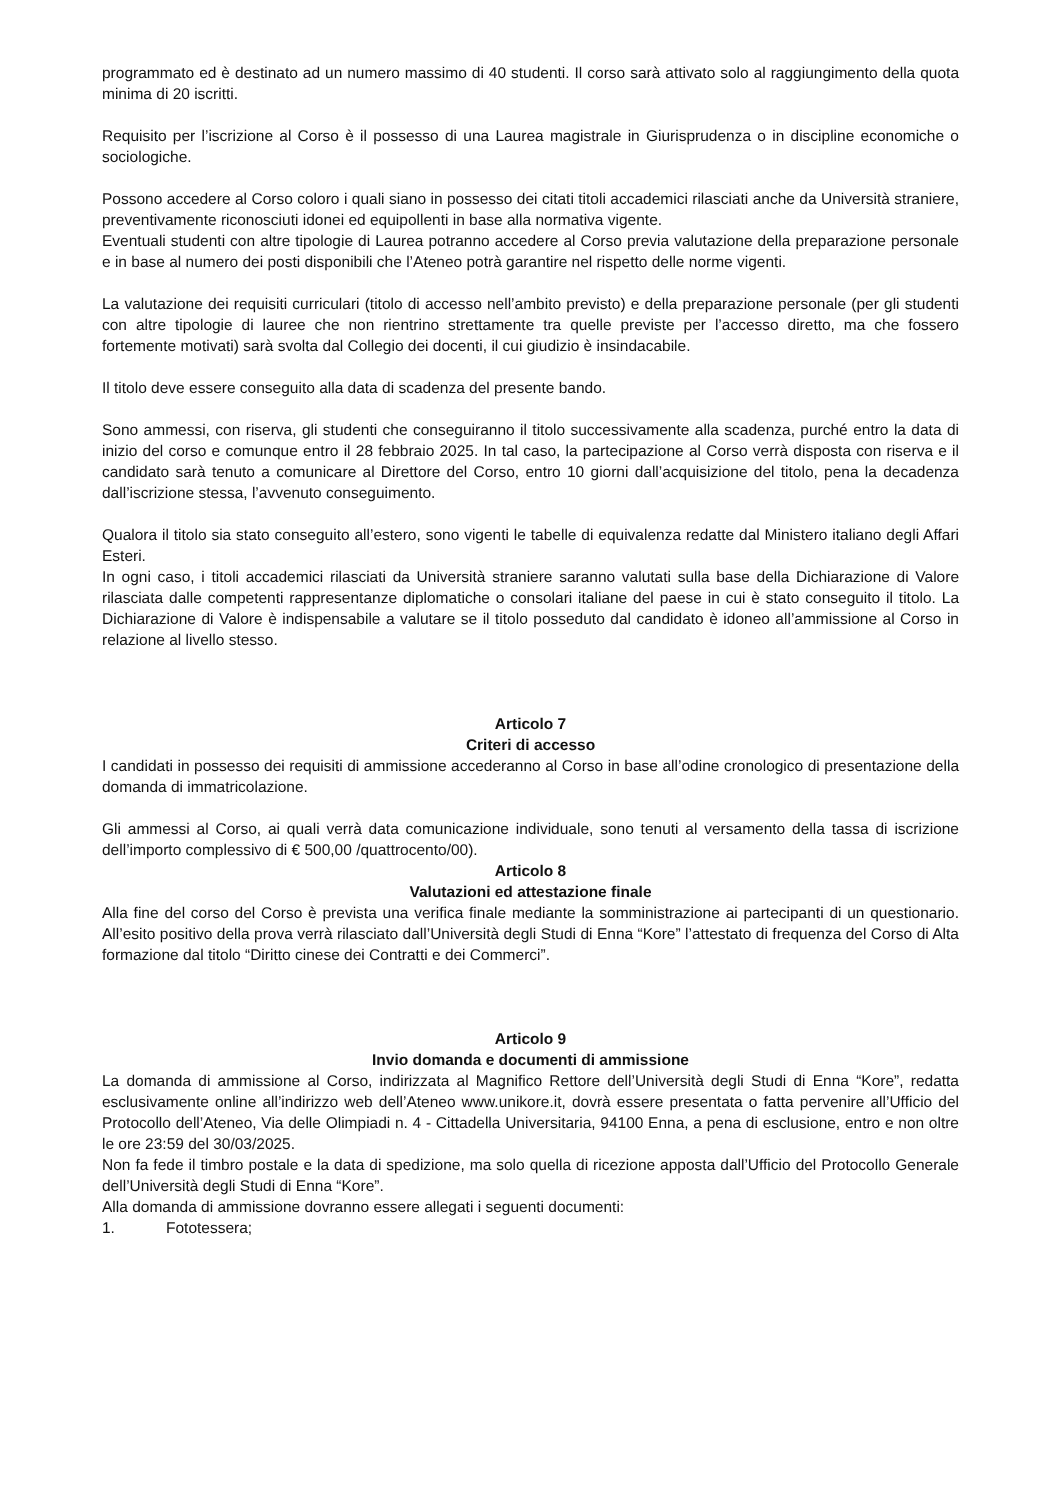programmato ed è destinato ad un numero massimo di 40 studenti. Il corso sarà attivato solo al raggiungimento della quota minima di 20 iscritti.
Requisito per l’iscrizione al Corso è il possesso di una Laurea magistrale in Giurisprudenza o in discipline economiche o sociologiche.
Possono accedere al Corso coloro i quali siano in possesso dei citati titoli accademici rilasciati anche da Università straniere, preventivamente riconosciuti idonei ed equipollenti in base alla normativa vigente.
Eventuali studenti con altre tipologie di Laurea potranno accedere al Corso previa valutazione della preparazione personale e in base al numero dei posti disponibili che l’Ateneo potrà garantire nel rispetto delle norme vigenti.
La valutazione dei requisiti curriculari (titolo di accesso nell’ambito previsto) e della preparazione personale (per gli studenti con altre tipologie di lauree che non rientrino strettamente tra quelle previste per l’accesso diretto, ma che fossero fortemente motivati) sarà svolta dal Collegio dei docenti, il cui giudizio è insindacabile.
Il titolo deve essere conseguito alla data di scadenza del presente bando.
Sono ammessi, con riserva, gli studenti che conseguiranno il titolo successivamente alla scadenza, purché entro la data di inizio del corso e comunque entro il 28 febbraio 2025. In tal caso, la partecipazione al Corso verrà disposta con riserva e il candidato sarà tenuto a comunicare al Direttore del Corso, entro 10 giorni dall’acquisizione del titolo, pena la decadenza dall’iscrizione stessa, l’avvenuto conseguimento.
Qualora il titolo sia stato conseguito all’estero, sono vigenti le tabelle di equivalenza redatte dal Ministero italiano degli Affari Esteri.
In ogni caso, i titoli accademici rilasciati da Università straniere saranno valutati sulla base della Dichiarazione di Valore rilasciata dalle competenti rappresentanze diplomatiche o consolari italiane del paese in cui è stato conseguito il titolo. La Dichiarazione di Valore è indispensabile a valutare se il titolo posseduto dal candidato è idoneo all’ammissione al Corso in relazione al livello stesso.
Articolo 7
Criteri di accesso
I candidati in possesso dei requisiti di ammissione accederanno al Corso in base all’odine cronologico di presentazione della domanda di immatricolazione.
Gli ammessi al Corso, ai quali verrà data comunicazione individuale, sono tenuti al versamento della tassa di iscrizione dell’importo complessivo di € 500,00 /quattrocento/00).
Articolo 8
Valutazioni ed attestazione finale
Alla fine del corso del Corso è prevista una verifica finale mediante la somministrazione ai partecipanti di un questionario. All’esito positivo della prova verrà rilasciato dall’Università degli Studi di Enna “Kore” l’attestato di frequenza del Corso di Alta formazione dal titolo “Diritto cinese dei Contratti e dei Commerci”.
Articolo 9
Invio domanda e documenti di ammissione
La domanda di ammissione al Corso, indirizzata al Magnifico Rettore dell’Università degli Studi di Enna “Kore”, redatta esclusivamente online all’indirizzo web dell’Ateneo www.unikore.it, dovrà essere presentata o fatta pervenire all’Ufficio del Protocollo dell’Ateneo, Via delle Olimpiadi n. 4 - Cittadella Universitaria, 94100 Enna, a pena di esclusione, entro e non oltre le ore 23:59 del 30/03/2025.
Non fa fede il timbro postale e la data di spedizione, ma solo quella di ricezione apposta dall’Ufficio del Protocollo Generale dell’Università degli Studi di Enna “Kore”.
Alla domanda di ammissione dovranno essere allegati i seguenti documenti:
1. Fototessera;